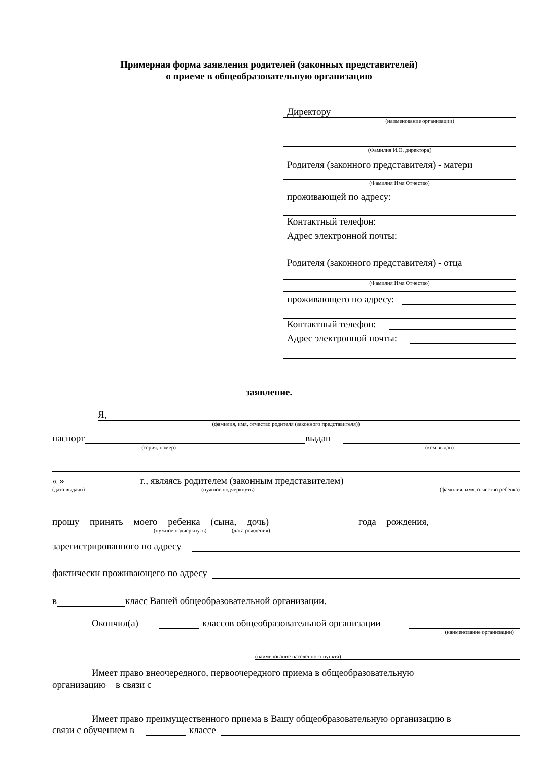Примерная форма заявления родителей (законных представителей)
о приеме в общеобразовательную организацию
Директору
(наименование организации)
(Фамилия И.О. директора)
Родителя (законного представителя) - матери
(Фамилия Имя Отчество)
проживающей по адресу:
Контактный телефон:
Адрес электронной почты:
Родителя (законного представителя) - отца
(Фамилия Имя Отчество)
проживающего по адресу:
Контактный телефон:
Адрес электронной почты:
заявление.
Я,
(фамилия, имя, отчество родителя (законного представителя))
паспорт выдан
(серия, номер) (кем выдан)
« » г., являясь родителем (законным представителем)
(дата выдачи) (нужное подчеркнуть) (фамилия, имя, отчество ребенка)
прошу принять моего ребенка (сына, дочь) года рождения,
(нужное подчеркнуть) (дата рождения)
зарегистрированного по адресу
фактически проживающего по адресу
в класс Вашей общеобразовательной организации.
Окончил(а) классов общеобразовательной организации
(наименование организации)
(наименование населенного пункта)
Имеет право внеочередного, первоочередного приема в общеобразовательную
организацию в связи с
Имеет право преимущественного приема в Вашу общеобразовательную организацию в
связи с обучением в классе